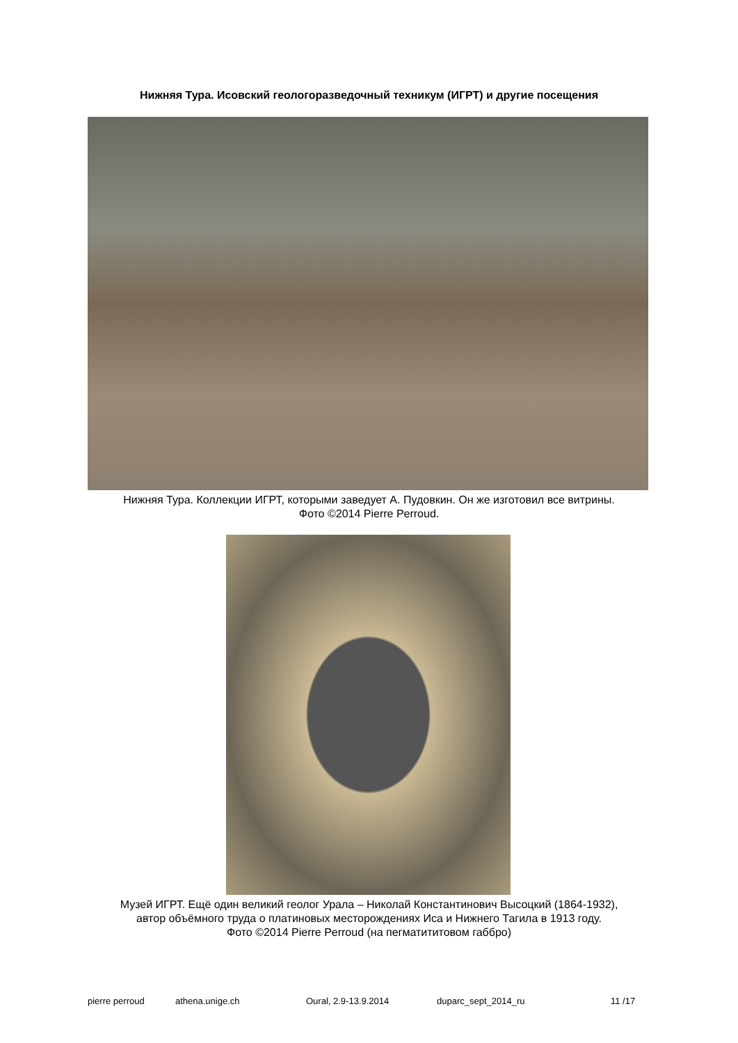Нижняя Тура. Исовский геологоразведочный техникум (ИГРТ) и другие посещения
Нижняя Тура. Коллекции ИГРТ, которыми заведует А. Пудовкин. Он же изготовил все витрины.
Фото ©2014 Pierre Perroud.
Музей ИГРТ. Ещё один великий геолог Урала – Николай Константинович Высоцкий (1864-1932),
автор объёмного труда о платиновых месторождениях Иса и Нижнего Тагила в 1913 году.
Фото ©2014 Pierre Perroud (на пегматититовом габбро)
pierre perroud athena.unige.ch Oural, 2.9-13.9.2014 duparc_sept_2014_ru 11 /17